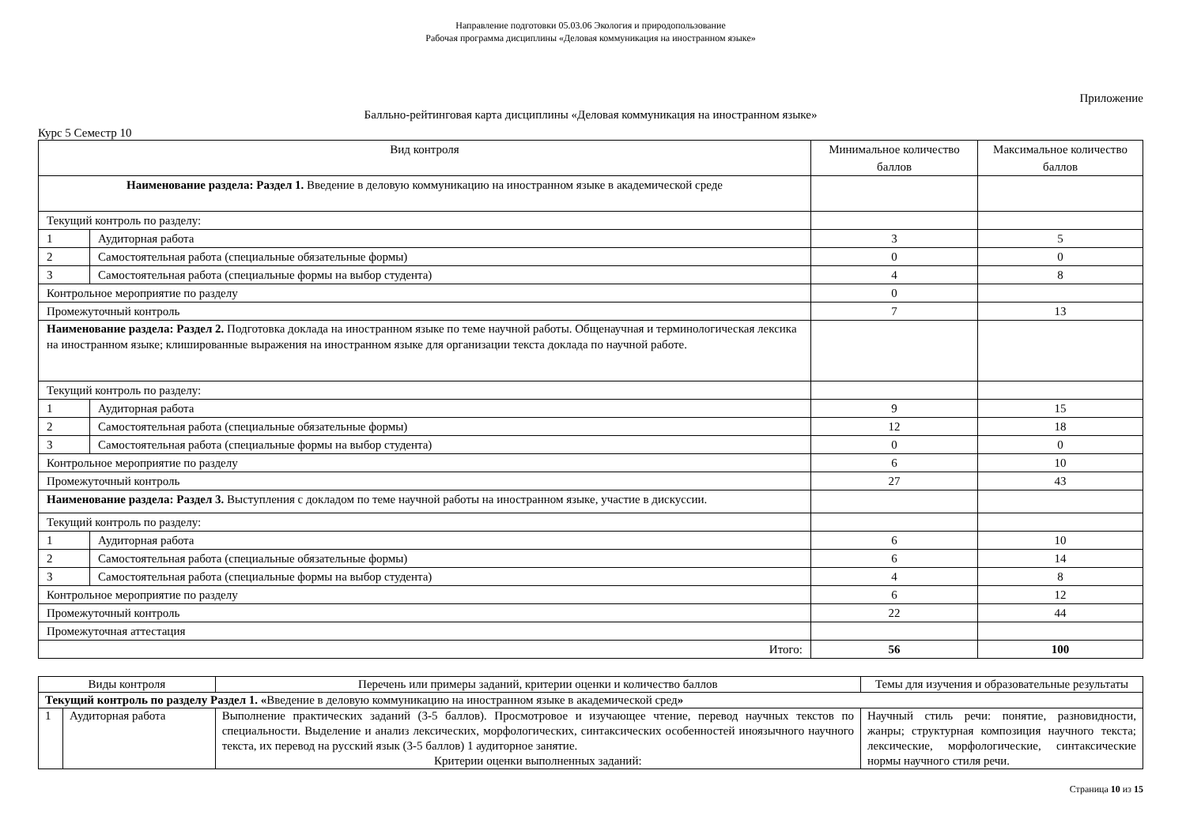Направление подготовки 05.03.06 Экология и природопользование
Рабочая программа дисциплины «Деловая коммуникация на иностранном языке»
Приложение
Балльно-рейтинговая карта дисциплины «Деловая коммуникация на иностранном языке»
Курс 5 Семестр 10
| Вид контроля | | Минимальное количество баллов | Максимальное количество баллов |
| --- | --- | --- | --- |
| Наименование раздела: Раздел 1. Введение в деловую коммуникацию на иностранном языке в академической среде | | | |
| Текущий контроль по разделу: | | | |
| 1 | Аудиторная работа | 3 | 5 |
| 2 | Самостоятельная работа (специальные обязательные формы) | 0 | 0 |
| 3 | Самостоятельная работа (специальные формы на выбор студента) | 4 | 8 |
| Контрольное мероприятие по разделу | | 0 | |
| Промежуточный контроль | | 7 | 13 |
| Наименование раздела: Раздел 2. Подготовка доклада на иностранном языке по теме научной работы. Общенаучная и терминологическая лексика на иностранном языке; клишированные выражения на иностранном языке для организации текста доклада по научной работе. | | | |
| Текущий контроль по разделу: | | | |
| 1 | Аудиторная работа | 9 | 15 |
| 2 | Самостоятельная работа (специальные обязательные формы) | 12 | 18 |
| 3 | Самостоятельная работа (специальные формы на выбор студента) | 0 | 0 |
| Контрольное мероприятие по разделу | | 6 | 10 |
| Промежуточный контроль | | 27 | 43 |
| Наименование раздела: Раздел 3. Выступления с докладом по теме научной работы на иностранном языке, участие в дискуссии. | | | |
| Текущий контроль по разделу: | | | |
| 1 | Аудиторная работа | 6 | 10 |
| 2 | Самостоятельная работа (специальные обязательные формы) | 6 | 14 |
| 3 | Самостоятельная работа (специальные формы на выбор студента) | 4 | 8 |
| Контрольное мероприятие по разделу | | 6 | 12 |
| Промежуточный контроль | | 22 | 44 |
| Промежуточная аттестация | | | |
| Итого: | | 56 | 100 |
| Виды контроля | | Перечень или примеры заданий, критерии оценки и количество баллов | Темы для изучения и образовательные результаты |
| --- | --- | --- | --- |
| Текущий контроль по разделу Раздел 1. « Введение в деловую коммуникацию на иностранном языке в академической сред » | | | |
| 1 | Аудиторная работа | Выполнение практических заданий (3-5 баллов). Просмотровое и изучающее чтение, перевод научных текстов по специальности. Выделение и анализ лексических, морфологических, синтаксических особенностей иноязычного научного текста, их перевод на русский язык (3-5 баллов) 1 аудиторное занятие. Критерии оценки выполненных заданий: | Научный стиль речи: понятие, разновидности, жанры; структурная композиция научного текста; лексические, морфологические, синтаксические нормы научного стиля речи. |
Страница 10 из 15